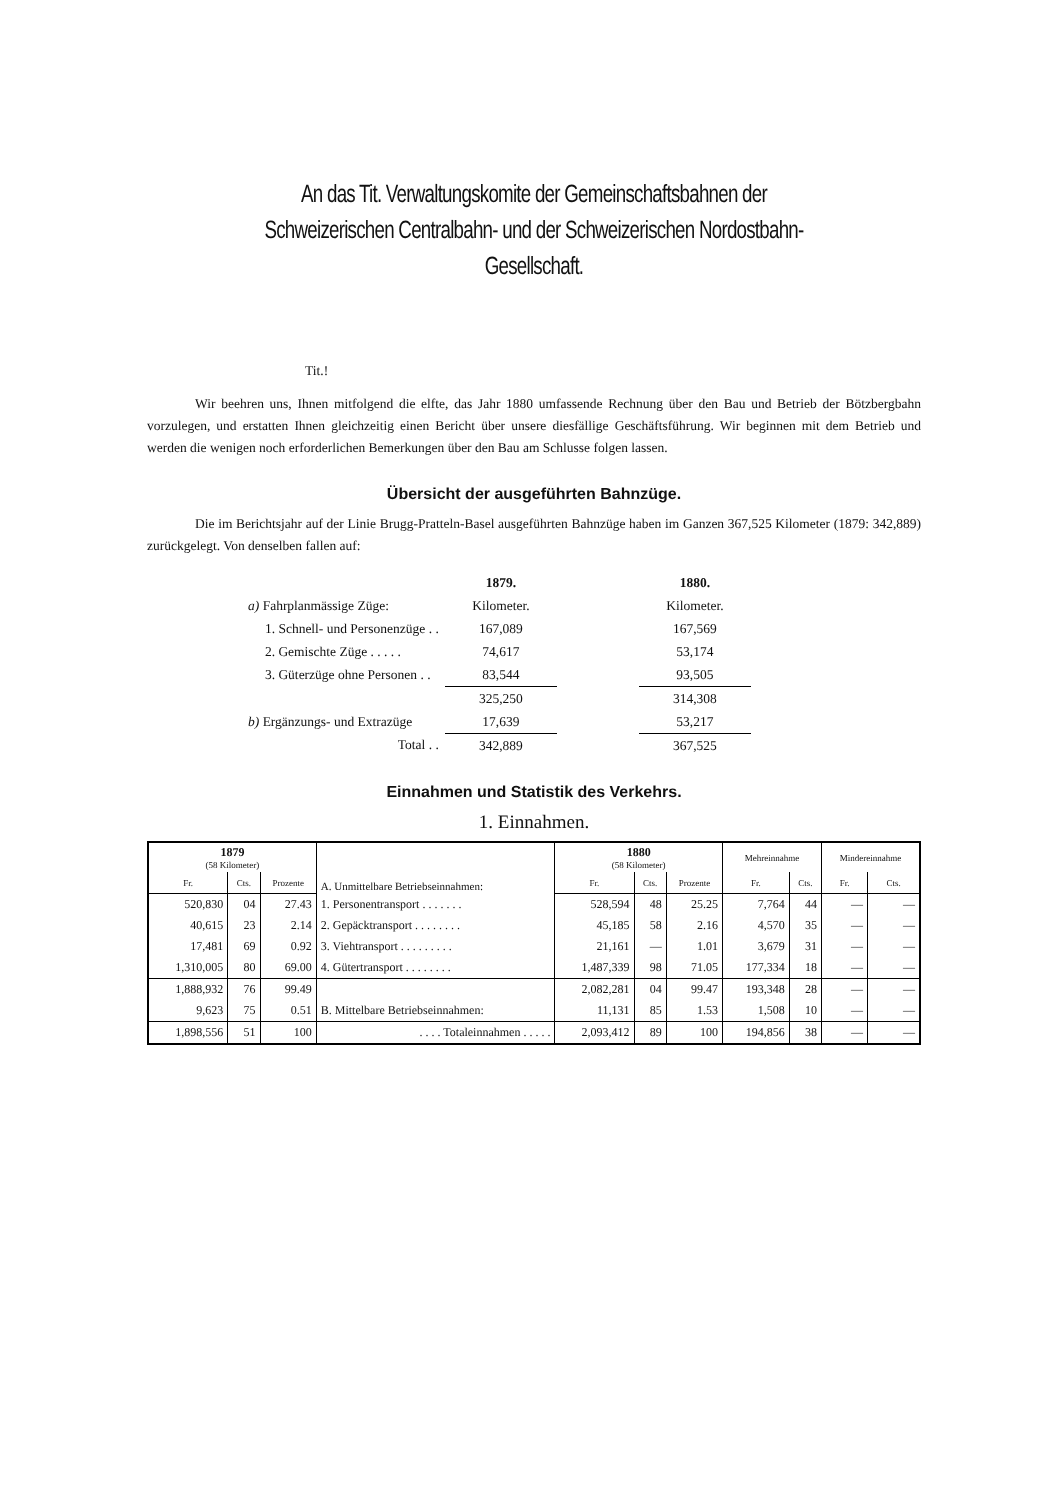An das Tit. Verwaltungskomite der Gemeinschaftsbahnen der Schweizerischen Centralbahn- und der Schweizerischen Nordostbahn-Gesellschaft.
Tit.!
Wir beehren uns, Ihnen mitfolgend die elfte, das Jahr 1880 umfassende Rechnung über den Bau und Betrieb der Bötzbergbahn vorzulegen, und erstatten Ihnen gleichzeitig einen Bericht über unsere diesfällige Geschäftsführung. Wir beginnen mit dem Betrieb und werden die wenigen noch erforderlichen Bemerkungen über den Bau am Schlusse folgen lassen.
Übersicht der ausgeführten Bahnzüge.
Die im Berichtsjahr auf der Linie Brugg-Pratteln-Basel ausgeführten Bahnzüge haben im Ganzen 367,525 Kilometer (1879: 342,889) zurückgelegt. Von denselben fallen auf:
| | 1879. | | 1880. |
| a) Fahrplanmässige Züge: | Kilometer. | | Kilometer. |
| 1. Schnell- und Personenzüge . . | 167,089 | | 167,569 |
| 2. Gemischte Züge . . . . . | 74,617 | | 53,174 |
| 3. Güterzüge ohne Personen . . | 83,544 | | 93,505 |
| | 325,250 | | 314,308 |
| b) Ergänzungs- und Extrazüge | 17,639 | | 53,217 |
| Total . . | 342,889 | | 367,525 |
Einnahmen und Statistik des Verkehrs.
1. Einnahmen.
| 1879 (58 Kilometer) | | | A. Unmittelbare Betriebseinnahmen: | 1880 (58 Kilometer) | | | Mehreinnahme | | Mindereinnahme | |
| --- | --- | --- | --- | --- | --- | --- | --- | --- | --- | --- |
| Fr. | Cts. | Prozente | | Fr. | Cts. | Prozente | Fr. | Cts. | Fr. | Cts. |
| 520,830 | 04 | 27.43 | 1. Personentransport . . . . . . . | 528,594 | 48 | 25.25 | 7,764 | 44 | — | — |
| 40,615 | 23 | 2.14 | 2. Gepäcktransport . . . . . . . . | 45,185 | 58 | 2.16 | 4,570 | 35 | — | — |
| 17,481 | 69 | 0.92 | 3. Viehtransport . . . . . . . . . | 21,161 | — | 1.01 | 3,679 | 31 | — | — |
| 1,310,005 | 80 | 69.00 | 4. Gütertransport . . . . . . . . | 1,487,339 | 98 | 71.05 | 177,334 | 18 | — | — |
| 1,888,932 | 76 | 99.49 | | 2,082,281 | 04 | 99.47 | 193,348 | 28 | — | — |
| 9,623 | 75 | 0.51 | B. Mittelbare Betriebseinnahmen: | 11,131 | 85 | 1.53 | 1,508 | 10 | — | — |
| 1,898,556 | 51 | 100 | . . . . Totaleinnahmen . . . . . | 2,093,412 | 89 | 100 | 194,856 | 38 | — | — |